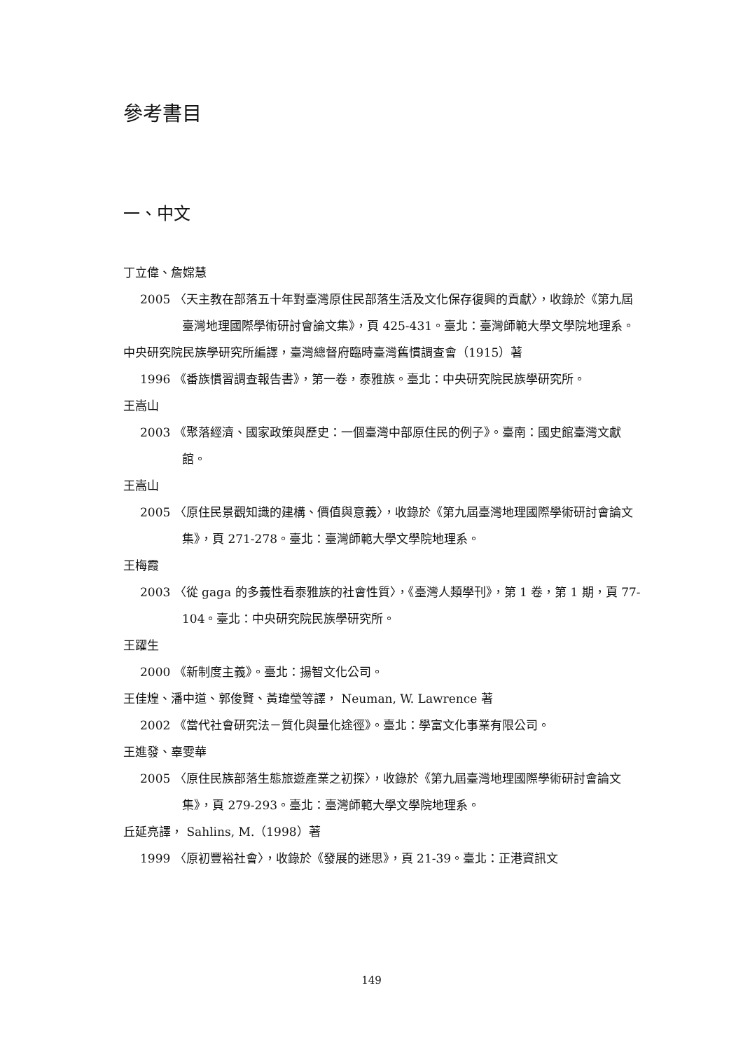參考書目
一、中文
丁立偉、詹嫦慧
2005 〈天主教在部落五十年對臺灣原住民部落生活及文化保存復興的貢獻〉，收錄於《第九屆臺灣地理國際學術研討會論文集》，頁 425-431。臺北：臺灣師範大學文學院地理系。
中央研究院民族學研究所編譯，臺灣總督府臨時臺灣舊慣調查會（1915）著
1996 《番族慣習調查報告書》，第一卷，泰雅族。臺北：中央研究院民族學研究所。
王嵩山
2003 《聚落經濟、國家政策與歷史：一個臺灣中部原住民的例子》。臺南：國史館臺灣文獻館。
王嵩山
2005 〈原住民景觀知識的建構、價值與意義〉，收錄於《第九屆臺灣地理國際學術研討會論文集》，頁 271-278。臺北：臺灣師範大學文學院地理系。
王梅霞
2003 〈從 gaga 的多義性看泰雅族的社會性質〉，《臺灣人類學刊》，第 1 卷，第 1 期，頁 77-104。臺北：中央研究院民族學研究所。
王躍生
2000 《新制度主義》。臺北：揚智文化公司。
王佳煌、潘中道、郭俊賢、黃瑋瑩等譯， Neuman, W. Lawrence 著
2002 《當代社會研究法－質化與量化途徑》。臺北：學富文化事業有限公司。
王進發、辜雯華
2005 〈原住民族部落生態旅遊產業之初探〉，收錄於《第九屆臺灣地理國際學術研討會論文集》，頁 279-293。臺北：臺灣師範大學文學院地理系。
丘延亮譯， Sahlins, M.（1998）著
1999 〈原初豐裕社會〉，收錄於《發展的迷思》，頁 21-39。臺北：正港資訊文
149